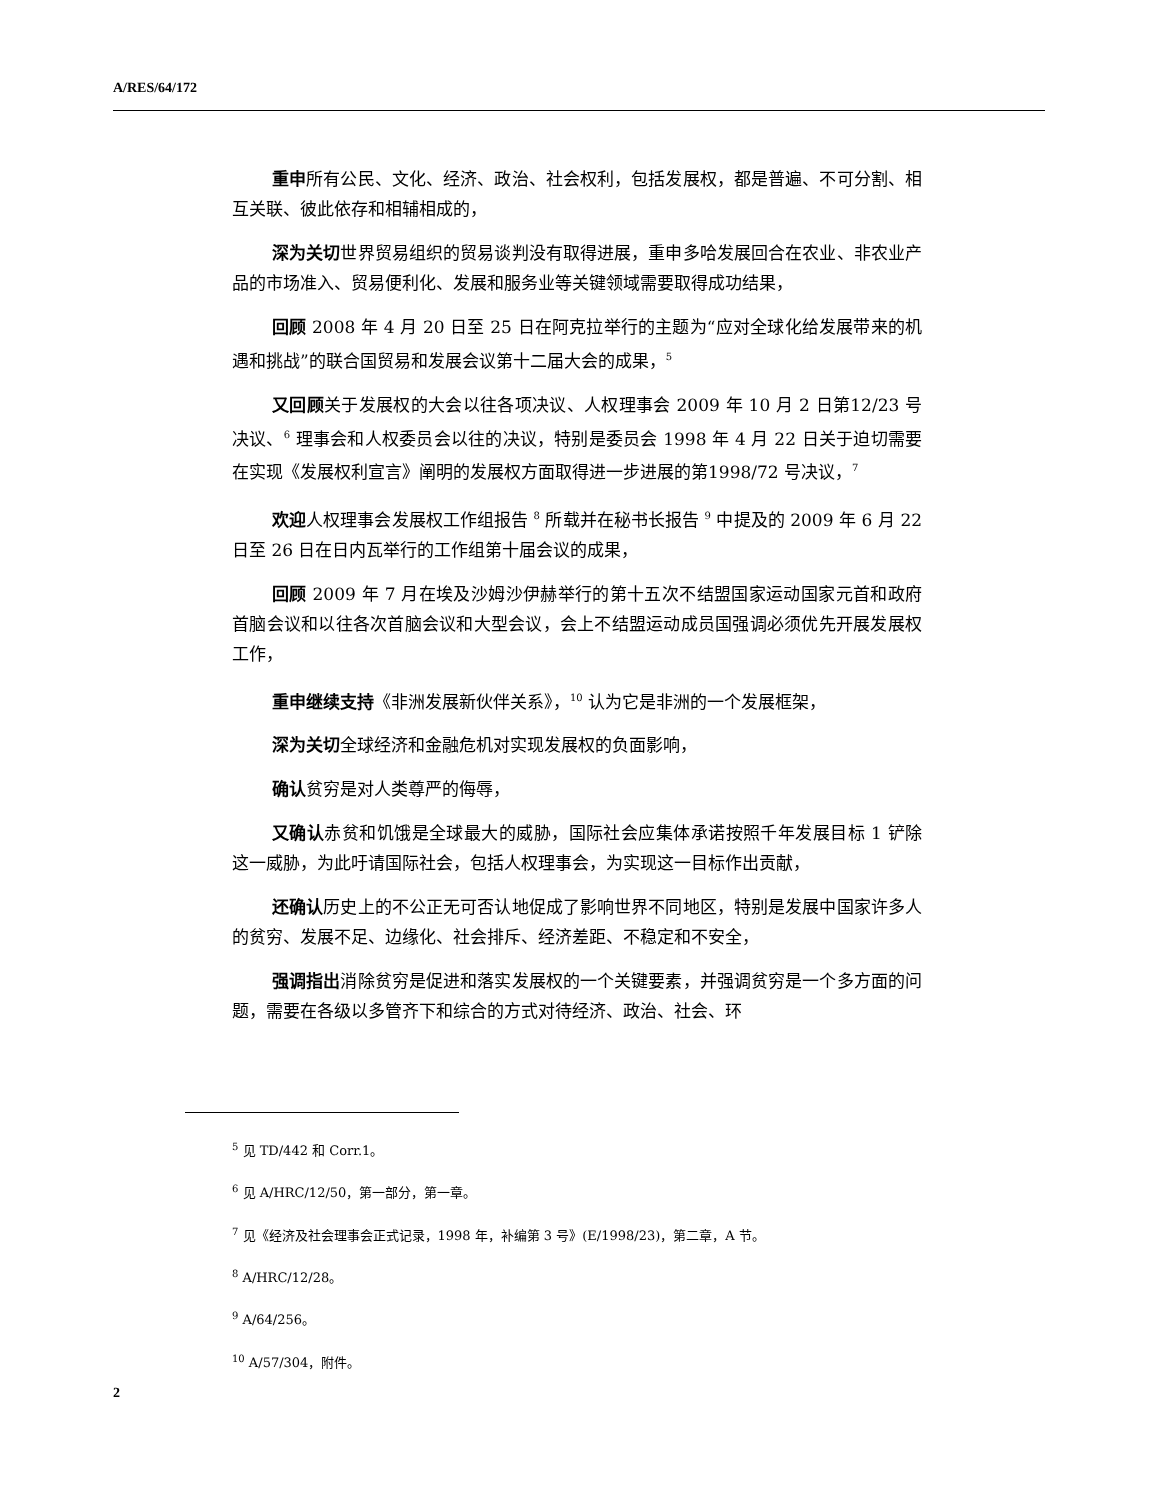A/RES/64/172
重申所有公民、文化、经济、政治、社会权利，包括发展权，都是普遍、不可分割、相互关联、彼此依存和相辅相成的，
深为关切世界贸易组织的贸易谈判没有取得进展，重申多哈发展回合在农业、非农业产品的市场准入、贸易便利化、发展和服务业等关键领域需要取得成功结果，
回顾 2008 年 4 月 20 日至 25 日在阿克拉举行的主题为“应对全球化给发展带来的机遇和挑战”的联合国贸易和发展会议第十二届大会的成果，<sup>5</sup>
又回顾关于发展权的大会以往各项决议、人权理事会 2009 年 10 月 2 日第12/23 号决议、<sup>6</sup> 理事会和人权委员会以往的决议，特别是委员会 1998 年 4 月 22 日关于迫切需要在实现《发展权利宣言》阐明的发展权方面取得进一步进展的第1998/72 号决议，<sup>7</sup>
欢迎人权理事会发展权工作组报告 <sup>8</sup> 所载并在秘书长报告 <sup>9</sup> 中提及的 2009 年 6 月 22 日至 26 日在日内瓦举行的工作组第十届会议的成果，
回顾 2009 年 7 月在埃及沙姆沙伊赫举行的第十五次不结盟国家运动国家元首和政府首脑会议和以往各次首脑会议和大型会议，会上不结盟运动成员国强调必须优先开展发展权工作，
重申继续支持《非洲发展新伙伴关系》，<sup>10</sup> 认为它是非洲的一个发展框架，
深为关切全球经济和金融危机对实现发展权的负面影响，
确认贫穷是对人类尊严的侮辱，
又确认赤贫和饥饿是全球最大的威胁，国际社会应集体承诺按照千年发展目标 1 铲除这一威胁，为此吁请国际社会，包括人权理事会，为实现这一目标作出贡献，
还确认历史上的不公正无可否认地促成了影响世界不同地区，特别是发展中国家许多人的贫穷、发展不足、边缘化、社会排斥、经济差距、不稳定和不安全，
强调指出消除贫穷是促进和落实发展权的一个关键要素，并强调贫穷是一个多方面的问题，需要在各级以多管齐下和综合的方式对待经济、政治、社会、环
<sup>5</sup> 见 TD/442 和 Corr.1。
<sup>6</sup> 见 A/HRC/12/50，第一部分，第一章。
<sup>7</sup> 见《经济及社会理事会正式记录，1998 年，补编第 3 号》(E/1998/23)，第二章，A 节。
<sup>8</sup> A/HRC/12/28。
<sup>9</sup> A/64/256。
<sup>10</sup> A/57/304，附件。
2